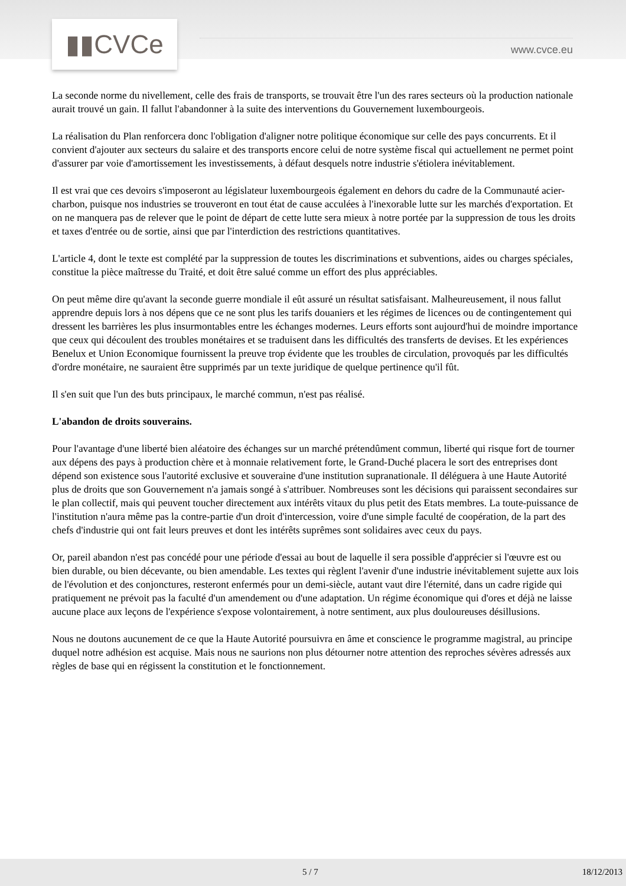▮▮CVCe
www.cvce.eu
La seconde norme du nivellement, celle des frais de transports, se trouvait être l'un des rares secteurs où la production nationale aurait trouvé un gain. Il fallut l'abandonner à la suite des interventions du Gouvernement luxembourgeois.
La réalisation du Plan renforcera donc l'obligation d'aligner notre politique économique sur celle des pays concurrents. Et il convient d'ajouter aux secteurs du salaire et des transports encore celui de notre système fiscal qui actuellement ne permet point d'assurer par voie d'amortissement les investissements, à défaut desquels notre industrie s'étiolera inévitablement.
Il est vrai que ces devoirs s'imposeront au législateur luxembourgeois également en dehors du cadre de la Communauté acier-charbon, puisque nos industries se trouveront en tout état de cause acculées à l'inexorable lutte sur les marchés d'exportation. Et on ne manquera pas de relever que le point de départ de cette lutte sera mieux à notre portée par la suppression de tous les droits et taxes d'entrée ou de sortie, ainsi que par l'interdiction des restrictions quantitatives.
L'article 4, dont le texte est complété par la suppression de toutes les discriminations et subventions, aides ou charges spéciales, constitue la pièce maîtresse du Traité, et doit être salué comme un effort des plus appréciables.
On peut même dire qu'avant la seconde guerre mondiale il eût assuré un résultat satisfaisant. Malheureusement, il nous fallut apprendre depuis lors à nos dépens que ce ne sont plus les tarifs douaniers et les régimes de licences ou de contingentement qui dressent les barrières les plus insurmontables entre les échanges modernes. Leurs efforts sont aujourd'hui de moindre importance que ceux qui découlent des troubles monétaires et se traduisent dans les difficultés des transferts de devises. Et les expériences Benelux et Union Economique fournissent la preuve trop évidente que les troubles de circulation, provoqués par les difficultés d'ordre monétaire, ne sauraient être supprimés par un texte juridique de quelque pertinence qu'il fût.
Il s'en suit que l'un des buts principaux, le marché commun, n'est pas réalisé.
L'abandon de droits souverains.
Pour l'avantage d'une liberté bien aléatoire des échanges sur un marché prétendûment commun, liberté qui risque fort de tourner aux dépens des pays à production chère et à monnaie relativement forte, le Grand-Duché placera le sort des entreprises dont dépend son existence sous l'autorité exclusive et souveraine d'une institution supranationale. Il déléguera à une Haute Autorité plus de droits que son Gouvernement n'a jamais songé à s'attribuer. Nombreuses sont les décisions qui paraissent secondaires sur le plan collectif, mais qui peuvent toucher directement aux intérêts vitaux du plus petit des Etats membres. La toute-puissance de l'institution n'aura même pas la contre-partie d'un droit d'intercession, voire d'une simple faculté de coopération, de la part des chefs d'industrie qui ont fait leurs preuves et dont les intérêts suprêmes sont solidaires avec ceux du pays.
Or, pareil abandon n'est pas concédé pour une période d'essai au bout de laquelle il sera possible d'apprécier si l'œuvre est ou bien durable, ou bien décevante, ou bien amendable. Les textes qui règlent l'avenir d'une industrie inévitablement sujette aux lois de l'évolution et des conjonctures, resteront enfermés pour un demi-siècle, autant vaut dire l'éternité, dans un cadre rigide qui pratiquement ne prévoit pas la faculté d'un amendement ou d'une adaptation. Un régime économique qui d'ores et déjà ne laisse aucune place aux leçons de l'expérience s'expose volontairement, à notre sentiment, aux plus douloureuses désillusions.
Nous ne doutons aucunement de ce que la Haute Autorité poursuivra en âme et conscience le programme magistral, au principe duquel notre adhésion est acquise. Mais nous ne saurions non plus détourner notre attention des reproches sévères adressés aux règles de base qui en régissent la constitution et le fonctionnement.
5 / 7 18/12/2013